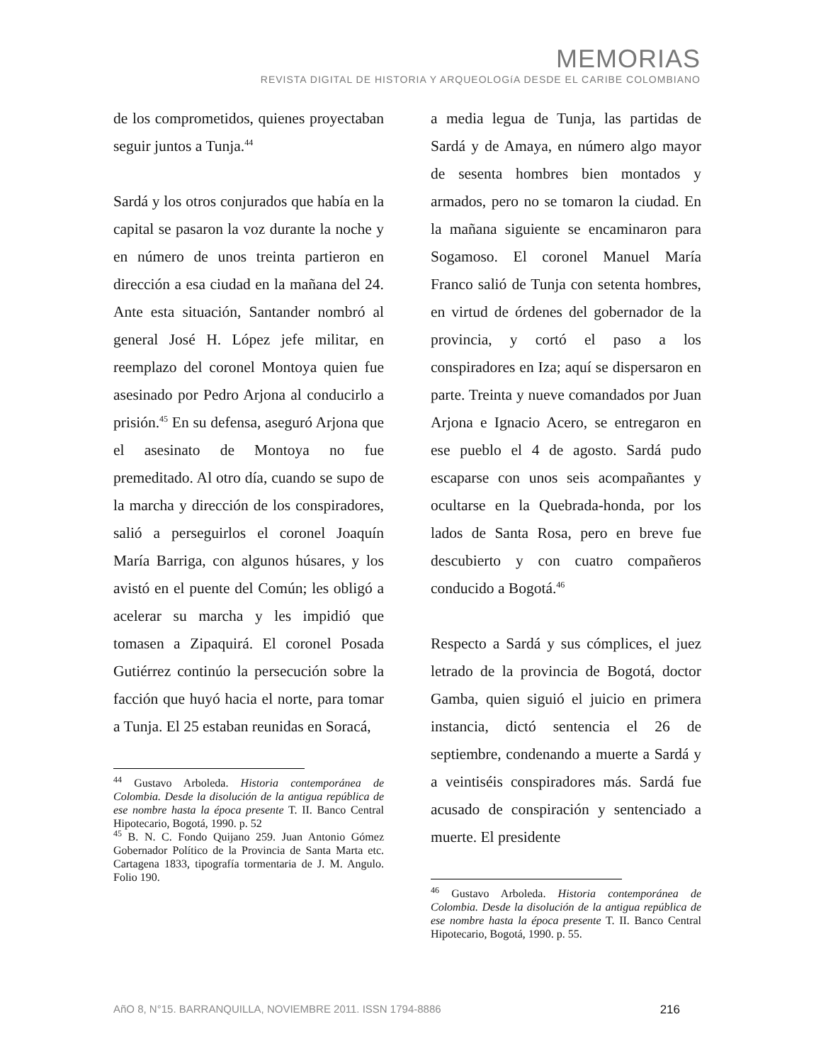MEMORIAS
REVISTA DIGITAL DE HISTORIA Y ARQUEOLOGíA DESDE EL CARIBE COLOMBIANO
de los comprometidos, quienes proyectaban seguir juntos a Tunja.<sup>44</sup>
Sardá y los otros conjurados que había en la capital se pasaron la voz durante la noche y en número de unos treinta partieron en dirección a esa ciudad en la mañana del 24. Ante esta situación, Santander nombró al general José H. López jefe militar, en reemplazo del coronel Montoya quien fue asesinado por Pedro Arjona al conducirlo a prisión.<sup>45</sup> En su defensa, aseguró Arjona que el asesinato de Montoya no fue premeditado. Al otro día, cuando se supo de la marcha y dirección de los conspiradores, salió a perseguirlos el coronel Joaquín María Barriga, con algunos húsares, y los avistó en el puente del Común; les obligó a acelerar su marcha y les impidió que tomasen a Zipaquirá. El coronel Posada Gutiérrez continúo la persecución sobre la facción que huyó hacia el norte, para tomar a Tunja. El 25 estaban reunidas en Soracá,
<sup>44</sup> Gustavo Arboleda. Historia contemporánea de Colombia. Desde la disolución de la antigua república de ese nombre hasta la época presente T. II. Banco Central Hipotecario, Bogotá, 1990. p. 52
<sup>45</sup> B. N. C. Fondo Quijano 259. Juan Antonio Gómez Gobernador Político de la Provincia de Santa Marta etc. Cartagena 1833, tipografía tormentaria de J. M. Angulo. Folio 190.
a media legua de Tunja, las partidas de Sardá y de Amaya, en número algo mayor de sesenta hombres bien montados y armados, pero no se tomaron la ciudad. En la mañana siguiente se encaminaron para Sogamoso. El coronel Manuel María Franco salió de Tunja con setenta hombres, en virtud de órdenes del gobernador de la provincia, y cortó el paso a los conspiradores en Iza; aquí se dispersaron en parte. Treinta y nueve comandados por Juan Arjona e Ignacio Acero, se entregaron en ese pueblo el 4 de agosto. Sardá pudo escaparse con unos seis acompañantes y ocultarse en la Quebrada-honda, por los lados de Santa Rosa, pero en breve fue descubierto y con cuatro compañeros conducido a Bogotá.<sup>46</sup>
Respecto a Sardá y sus cómplices, el juez letrado de la provincia de Bogotá, doctor Gamba, quien siguió el juicio en primera instancia, dictó sentencia el 26 de septiembre, condenando a muerte a Sardá y a veintiséis conspiradores más. Sardá fue acusado de conspiración y sentenciado a muerte. El presidente
<sup>46</sup> Gustavo Arboleda. Historia contemporánea de Colombia. Desde la disolución de la antigua república de ese nombre hasta la época presente T. II. Banco Central Hipotecario, Bogotá, 1990. p. 55.
AñO 8, N°15. BARRANQUILLA, NOVIEMBRE 2011. ISSN 1794-8886 216